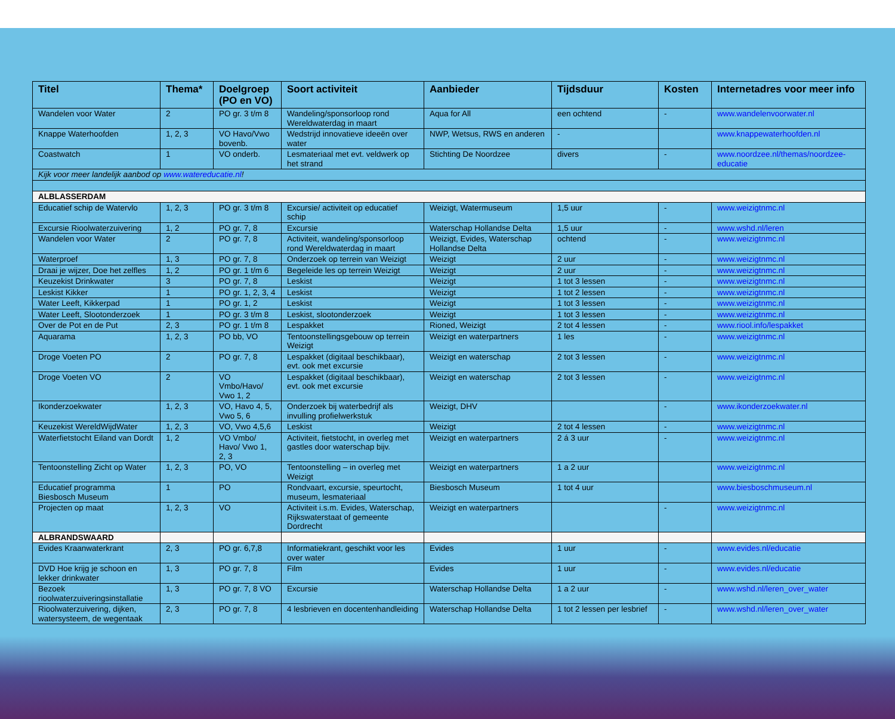| Titel | Thema* | Doelgroep (PO en VO) | Soort activiteit | Aanbieder | Tijdsduur | Kosten | Internetadres voor meer info |
| --- | --- | --- | --- | --- | --- | --- | --- |
| Wandelen voor Water | 2 | PO gr. 3 t/m 8 | Wandeling/sponsorloop rond Wereldwaterdag in maart | Aqua for All | een ochtend | - | www.wandelenvoorwater.nl |
| Knappe Waterhoofden | 1, 2, 3 | VO Havo/Vwo bovenb. | Wedstrijd innovatieve ideeën over water | NWP, Wetsus, RWS en anderen | - | | www.knappewaterhoofden.nl |
| Coastwatch | 1 | VO onderb. | Lesmateriaal met evt. veldwerk op het strand | Stichting De Noordzee | divers | - | www.noordzee.nl/themas/noordzee-educatie |
| Kijk voor meer landelijk aanbod op www.watereducatie.nl ! | | | | | | | |
| ALBLASSERDAM | | | | | | | |
| Educatief schip de Watervlo | 1, 2, 3 | PO gr. 3 t/m 8 | Excursie/ activiteit op educatief schip | Weizigt, Watermuseum | 1,5 uur | - | www.weizigtnmc.nl |
| Excursie Rioolwaterzuivering | 1, 2 | PO gr. 7, 8 | Excursie | Waterschap Hollandse Delta | 1,5 uur | - | www.wshd.nl/leren |
| Wandelen voor Water | 2 | PO gr. 7, 8 | Activiteit, wandeling/sponsorloop rond Wereldwaterdag in maart | Weizigt, Evides, Waterschap Hollandse Delta | ochtend | - | www.weizigtnmc.nl |
| Waterproef | 1, 3 | PO gr. 7, 8 | Onderzoek op terrein van Weizigt | Weizigt | 2 uur | - | www.weizigtnmc.nl |
| Draai je wijzer, Doe het zelfles | 1, 2 | PO gr. 1 t/m 6 | Begeleide les op terrein Weizigt | Weizigt | 2 uur | - | www.weizigtnmc.nl |
| Keuzekist Drinkwater | 3 | PO gr. 7, 8 | Leskist | Weizigt | 1 tot 3 lessen | - | www.weizigtnmc.nl |
| Leskist Kikker | 1 | PO gr. 1, 2, 3, 4 | Leskist | Weizigt | 1 tot 2 lessen | - | www.weizigtnmc.nl |
| Water Leeft, Kikkerpad | 1 | PO gr. 1, 2 | Leskist | Weizigt | 1 tot 3 lessen | - | www.weizigtnmc.nl |
| Water Leeft, Slootonderzoek | 1 | PO gr. 3 t/m 8 | Leskist, slootonderzoek | Weizigt | 1 tot 3 lessen | - | www.weizigtnmc.nl |
| Over de Pot en de Put | 2, 3 | PO gr. 1 t/m 8 | Lespakket | Rioned, Weizigt | 2 tot 4 lessen | - | www.riool.info/lespakket |
| Aquarama | 1, 2, 3 | PO bb, VO | Tentoonstellingsgebouw op terrein Weizigt | Weizigt en waterpartners | 1 les | - | www.weizigtnmc.nl |
| Droge Voeten PO | 2 | PO gr. 7, 8 | Lespakket (digitaal beschikbaar), evt. ook met excursie | Weizigt en waterschap | 2 tot 3 lessen | - | www.weizigtnmc.nl |
| Droge Voeten VO | 2 | VO Vmbo/Havo/ Vwo 1, 2 | Lespakket (digitaal beschikbaar), evt. ook met excursie | Weizigt en waterschap | 2 tot 3 lessen | - | www.weizigtnmc.nl |
| Ikonderzoekwater | 1, 2, 3 | VO, Havo 4, 5, Vwo 5, 6 | Onderzoek bij waterbedrijf als invulling profielwerkstuk | Weizigt, DHV | | - | www.ikonderzoekwater.nl |
| Keuzekist WereldWijdWater | 1, 2, 3 | VO, Vwo 4,5,6 | Leskist | Weizigt | 2 tot 4 lessen | - | www.weizigtnmc.nl |
| Waterfietstocht Eiland van Dordt | 1, 2 | VO Vmbo/ Havo/ Vwo 1, 2, 3 | Activiteit, fietstocht, in overleg met gastles door waterschap bijv. | Weizigt en waterpartners | 2 á 3 uur | - | www.weizigtnmc.nl |
| Tentoonstelling Zicht op Water | 1, 2, 3 | PO, VO | Tentoonstelling – in overleg met Weizigt | Weizigt en waterpartners | 1 a 2 uur | | www.weizigtnmc.nl |
| Educatief programma Biesbosch Museum | 1 | PO | Rondvaart, excursie, speurtocht, museum, lesmateriaal | Biesbosch Museum | 1 tot 4 uur | | www.biesboschmuseum.nl |
| Projecten op maat | 1, 2, 3 | VO | Activiteit i.s.m. Evides, Waterschap, Rijkswaterstaat of gemeente Dordrecht | Weizigt en waterpartners | | - | www.weizigtnmc.nl |
| ALBRANDSWAARD | | | | | | | |
| Evides Kraanwaterkrant | 2, 3 | PO gr. 6,7,8 | Informatiekrant, geschikt voor les over water | Evides | 1 uur | - | www.evides.nl/educatie |
| DVD Hoe krijg je schoon en lekker drinkwater | 1, 3 | PO gr. 7, 8 | Film | Evides | 1 uur | - | www.evides.nl/educatie |
| Bezoek rioolwaterzuiveringsinstallatie | 1, 3 | PO gr. 7, 8 VO | Excursie | Waterschap Hollandse Delta | 1 a 2 uur | - | www.wshd.nl/leren_over_water |
| Rioolwaterzuivering, dijken, watersysteem, de wegentaak | 2, 3 | PO gr. 7, 8 | 4 lesbrieven en docentenhandleiding | Waterschap Hollandse Delta | 1 tot 2 lessen per lesbrief | - | www.wshd.nl/leren_over_water |